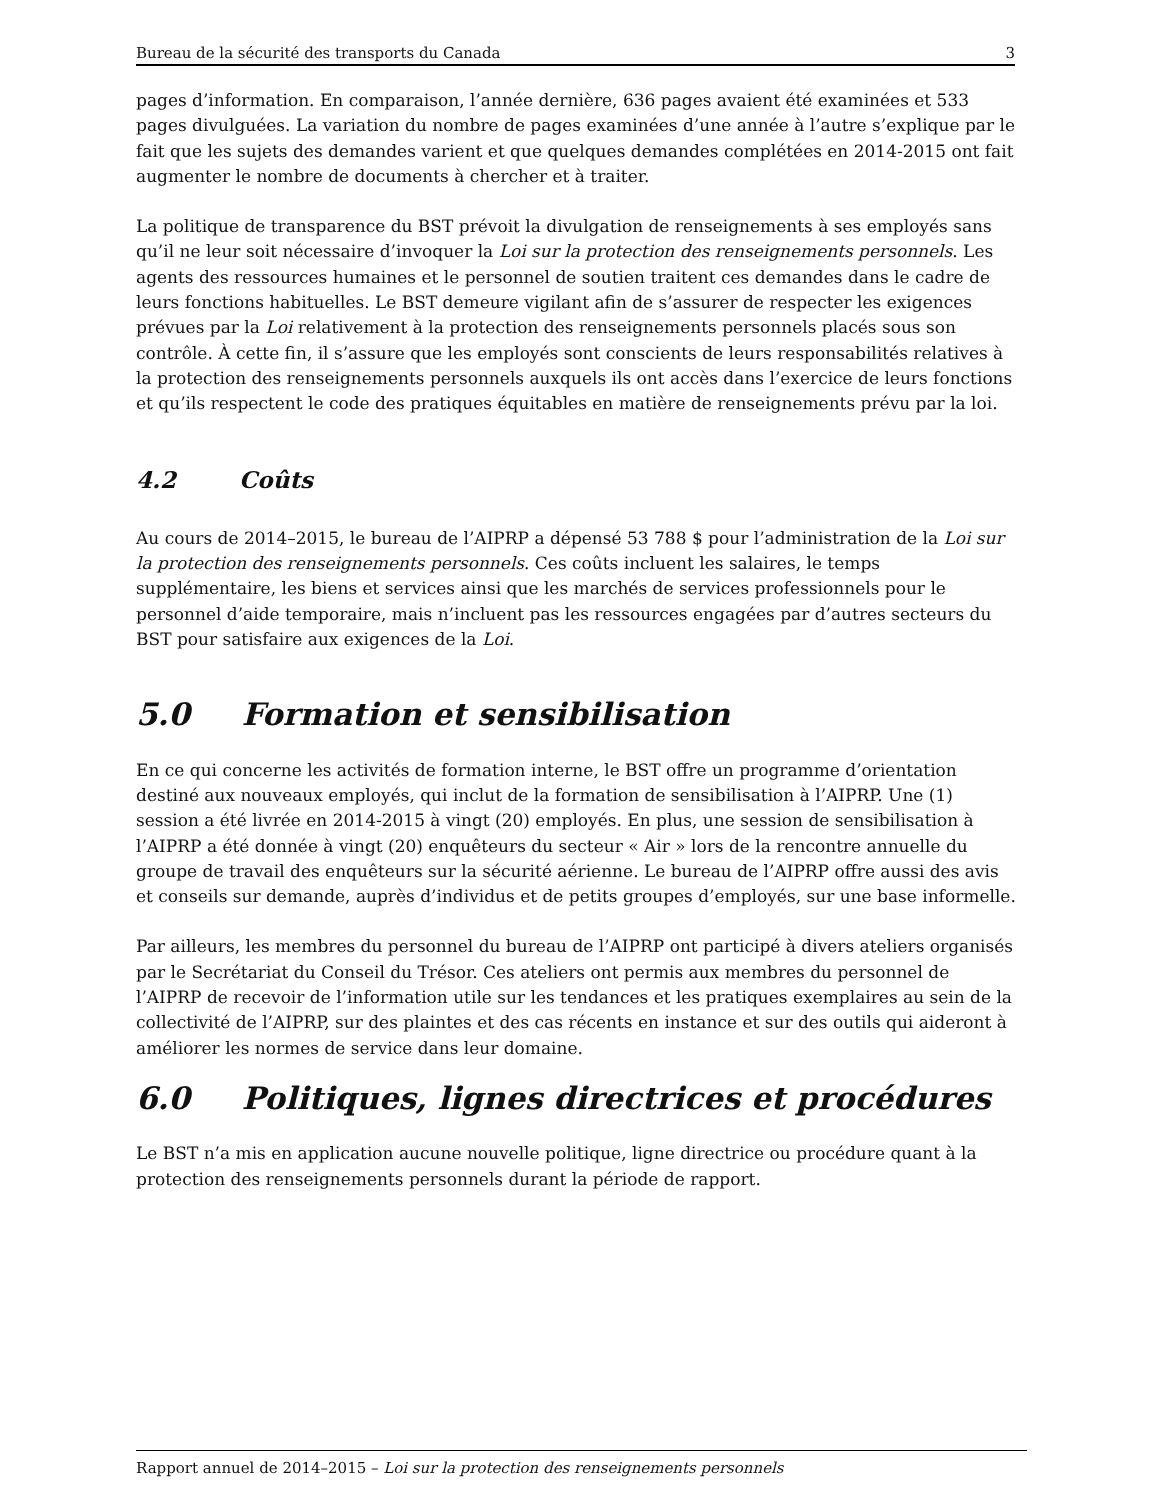Bureau de la sécurité des transports du Canada 3
pages d’information. En comparaison, l’année dernière, 636 pages avaient été examinées et 533 pages divulguées. La variation du nombre de pages examinées d’une année à l’autre s’explique par le fait que les sujets des demandes varient et que quelques demandes complétées en 2014-2015 ont fait augmenter le nombre de documents à chercher et à traiter.
La politique de transparence du BST prévoit la divulgation de renseignements à ses employés sans qu’il ne leur soit nécessaire d’invoquer la Loi sur la protection des renseignements personnels. Les agents des ressources humaines et le personnel de soutien traitent ces demandes dans le cadre de leurs fonctions habituelles. Le BST demeure vigilant afin de s’assurer de respecter les exigences prévues par la Loi relativement à la protection des renseignements personnels placés sous son contrôle. À cette fin, il s’assure que les employés sont conscients de leurs responsabilités relatives à la protection des renseignements personnels auxquels ils ont accès dans l’exercice de leurs fonctions et qu’ils respectent le code des pratiques équitables en matière de renseignements prévu par la loi.
4.2 Coûts
Au cours de 2014–2015, le bureau de l’AIPRP a dépensé 53 788 $ pour l’administration de la Loi sur la protection des renseignements personnels. Ces coûts incluent les salaires, le temps supplémentaire, les biens et services ainsi que les marchés de services professionnels pour le personnel d’aide temporaire, mais n’incluent pas les ressources engagées par d’autres secteurs du BST pour satisfaire aux exigences de la Loi.
5.0 Formation et sensibilisation
En ce qui concerne les activités de formation interne, le BST offre un programme d’orientation destiné aux nouveaux employés, qui inclut de la formation de sensibilisation à l’AIPRP. Une (1) session a été livrée en 2014-2015 à vingt (20) employés. En plus, une session de sensibilisation à l’AIPRP a été donnée à vingt (20) enquêteurs du secteur « Air » lors de la rencontre annuelle du groupe de travail des enquêteurs sur la sécurité aérienne. Le bureau de l’AIPRP offre aussi des avis et conseils sur demande, auprès d’individus et de petits groupes d’employés, sur une base informelle.
Par ailleurs, les membres du personnel du bureau de l’AIPRP ont participé à divers ateliers organisés par le Secrétariat du Conseil du Trésor. Ces ateliers ont permis aux membres du personnel de l’AIPRP de recevoir de l’information utile sur les tendances et les pratiques exemplaires au sein de la collectivité de l’AIPRP, sur des plaintes et des cas récents en instance et sur des outils qui aideront à améliorer les normes de service dans leur domaine.
6.0 Politiques, lignes directrices et procédures
Le BST n’a mis en application aucune nouvelle politique, ligne directrice ou procédure quant à la protection des renseignements personnels durant la période de rapport.
Rapport annuel de 2014–2015 – Loi sur la protection des renseignements personnels